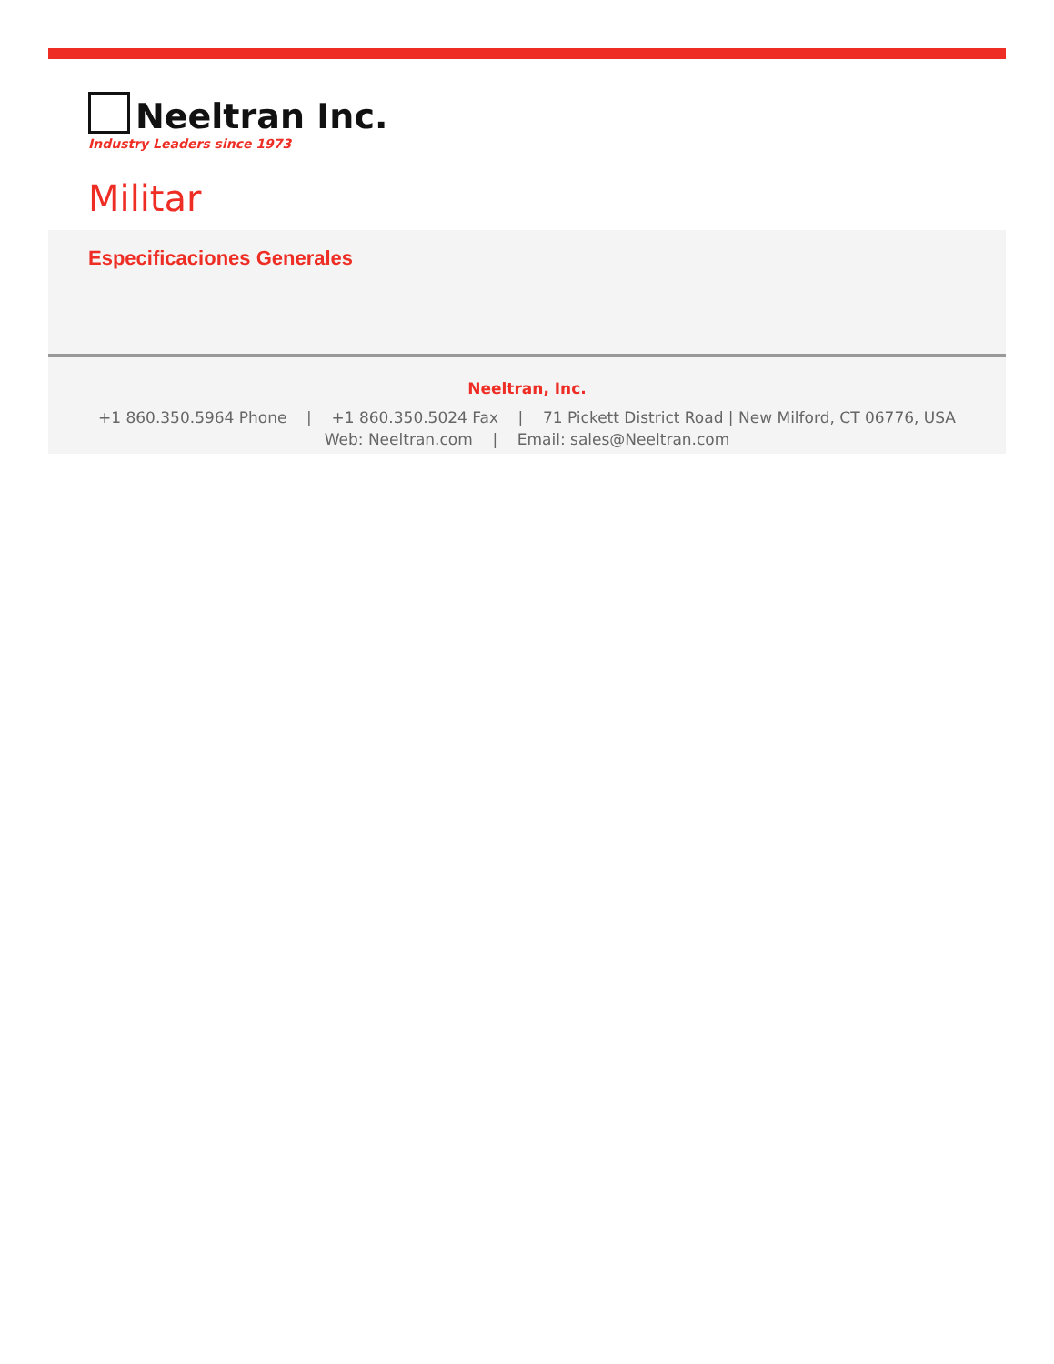Neeltran Inc.
Industry Leaders since 1973
Militar
Especificaciones Generales
Neeltran, Inc.
+1 860.350.5964 Phone | +1 860.350.5024 Fax | 71 Pickett District Road | New Milford, CT 06776, USA
Web: Neeltran.com | Email: sales@Neeltran.com